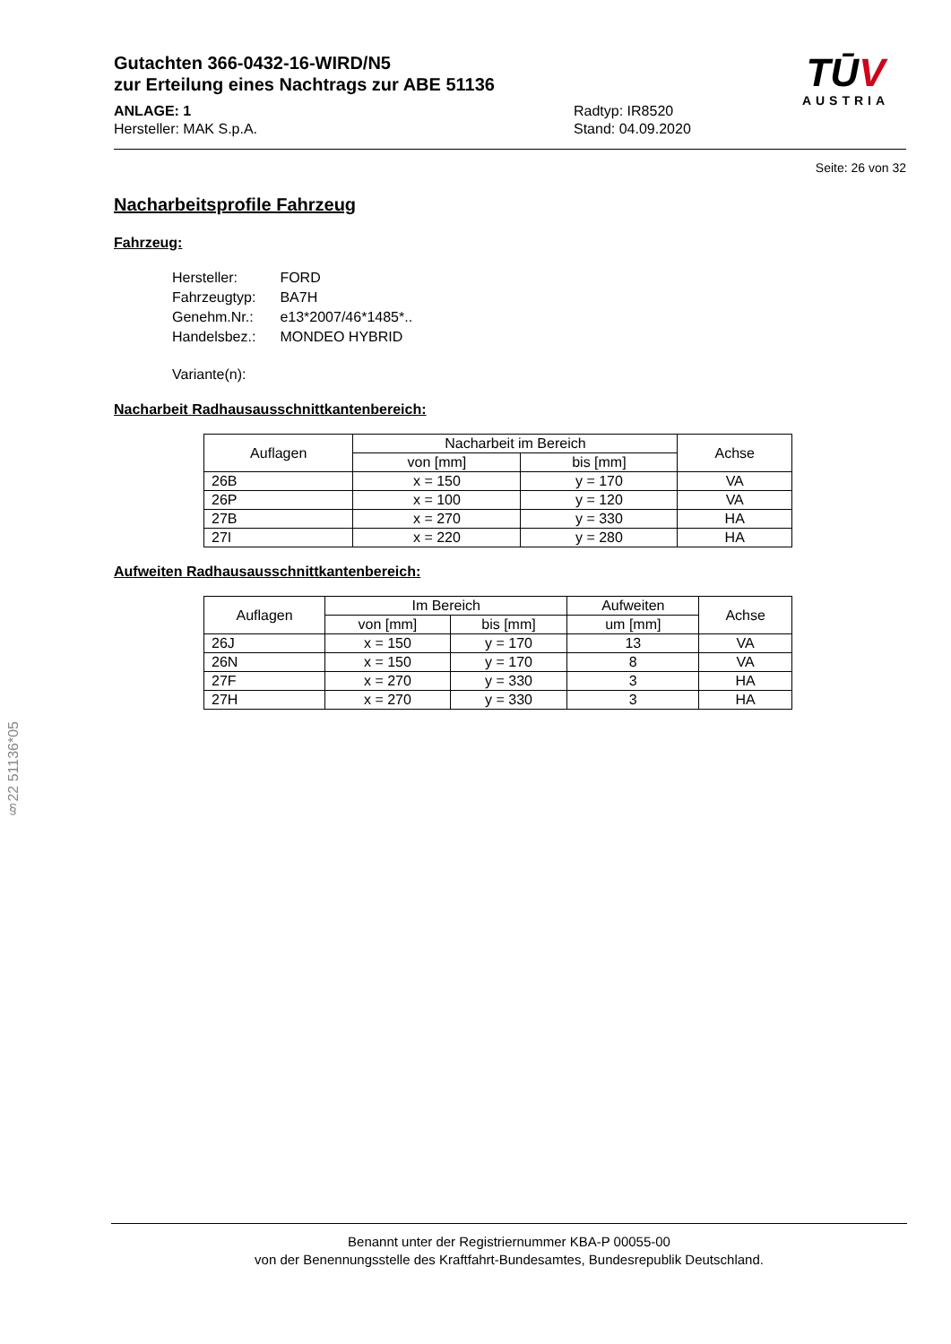Gutachten 366-0432-16-WIRD/N5
zur Erteilung eines Nachtrags zur ABE 51136
ANLAGE: 1
Hersteller: MAK S.p.A.
Radtyp: IR8520
Stand: 04.09.2020
TŪV
AUSTRIA
Seite: 26 von 32
Nacharbeitsprofile Fahrzeug
Fahrzeug:
| Hersteller: | FORD |
| Fahrzeugtyp: | BA7H |
| Genehm.Nr.: | e13*2007/46*1485*.. |
| Handelsbez.: | MONDEO HYBRID |
| Variante(n): | |
Nacharbeit Radhausausschnittkantenbereich:
| Auflagen | Nacharbeit im Bereich | | Achse |
| --- | --- | --- | --- |
| | von [mm] | bis [mm] | |
| 26B | x = 150 | y = 170 | VA |
| 26P | x = 100 | y = 120 | VA |
| 27B | x = 270 | y = 330 | HA |
| 27I | x = 220 | y = 280 | HA |
Aufweiten Radhausausschnittkantenbereich:
| Auflagen | Im Bereich | | Aufweiten | Achse |
| --- | --- | --- | --- | --- |
| | von [mm] | bis [mm] | um [mm] | |
| 26J | x = 150 | y = 170 | 13 | VA |
| 26N | x = 150 | y = 170 | 8 | VA |
| 27F | x = 270 | y = 330 | 3 | HA |
| 27H | x = 270 | y = 330 | 3 | HA |
§22 51136*05
Benannt unter der Registriernummer KBA-P 00055-00
von der Benennungsstelle des Kraftfahrt-Bundesamtes, Bundesrepublik Deutschland.